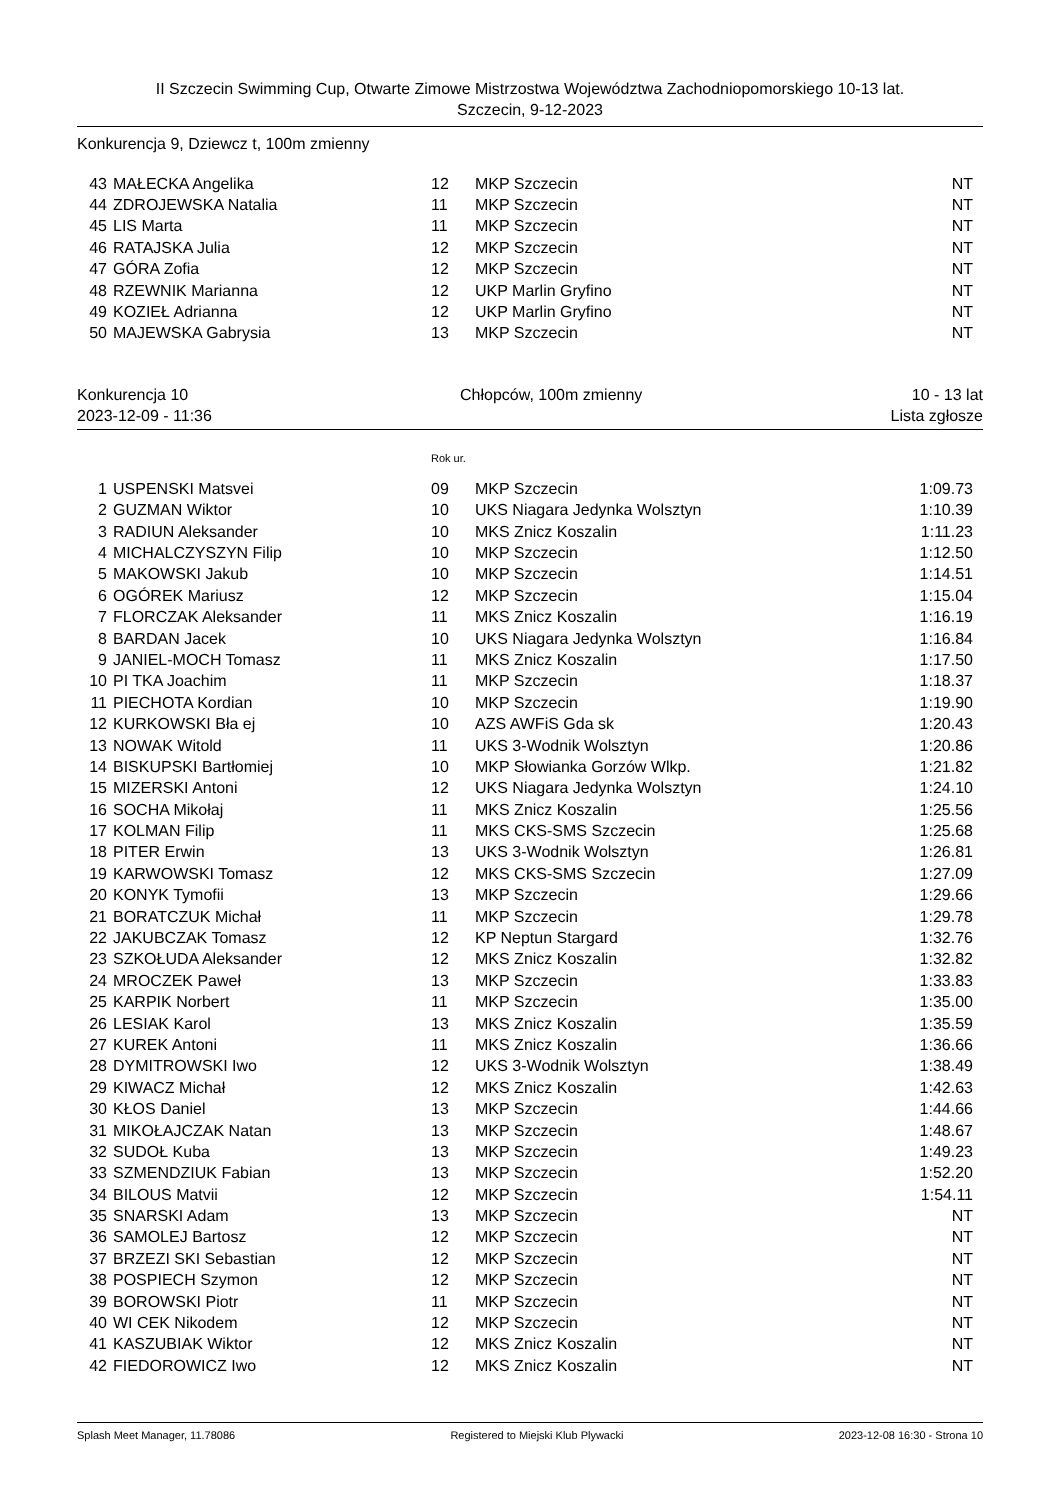II Szczecin Swimming Cup, Otwarte Zimowe Mistrzostwa Województwa Zachodniopomorskiego 10-13 lat.
Szczecin, 9-12-2023
Konkurencja 9, Dziewcz t, 100m zmienny
| 43 | MAŁECKA Angelika | 12 | MKP Szczecin | NT |
| 44 | ZDROJEWSKA Natalia | 11 | MKP Szczecin | NT |
| 45 | LIS Marta | 11 | MKP Szczecin | NT |
| 46 | RATAJSKA Julia | 12 | MKP Szczecin | NT |
| 47 | GÓRA Zofia | 12 | MKP Szczecin | NT |
| 48 | RZEWNIK Marianna | 12 | UKP Marlin Gryfino | NT |
| 49 | KOZIEŁ Adrianna | 12 | UKP Marlin Gryfino | NT |
| 50 | MAJEWSKA Gabrysia | 13 | MKP Szczecin | NT |
Konkurencja 10
2023-12-09 - 11:36
Chłopców, 100m zmienny 10 - 13 lat
Lista zgłosze
Rok ur.
| 1 | USPENSKI Matsvei | 09 | MKP Szczecin | 1:09.73 |
| 2 | GUZMAN Wiktor | 10 | UKS Niagara Jedynka Wolsztyn | 1:10.39 |
| 3 | RADIUN Aleksander | 10 | MKS Znicz Koszalin | 1:11.23 |
| 4 | MICHALCZYSZYN Filip | 10 | MKP Szczecin | 1:12.50 |
| 5 | MAKOWSKI Jakub | 10 | MKP Szczecin | 1:14.51 |
| 6 | OGÓREK Mariusz | 12 | MKP Szczecin | 1:15.04 |
| 7 | FLORCZAK Aleksander | 11 | MKS Znicz Koszalin | 1:16.19 |
| 8 | BARDAN Jacek | 10 | UKS Niagara Jedynka Wolsztyn | 1:16.84 |
| 9 | JANIEL-MOCH Tomasz | 11 | MKS Znicz Koszalin | 1:17.50 |
| 10 | PI TKA Joachim | 11 | MKP Szczecin | 1:18.37 |
| 11 | PIECHOTA Kordian | 10 | MKP Szczecin | 1:19.90 |
| 12 | KURKOWSKI Bła ej | 10 | AZS AWFiS Gda sk | 1:20.43 |
| 13 | NOWAK Witold | 11 | UKS 3-Wodnik Wolsztyn | 1:20.86 |
| 14 | BISKUPSKI Bartłomiej | 10 | MKP Słowianka Gorzów Wlkp. | 1:21.82 |
| 15 | MIZERSKI Antoni | 12 | UKS Niagara Jedynka Wolsztyn | 1:24.10 |
| 16 | SOCHA Mikołaj | 11 | MKS Znicz Koszalin | 1:25.56 |
| 17 | KOLMAN Filip | 11 | MKS CKS-SMS Szczecin | 1:25.68 |
| 18 | PITER Erwin | 13 | UKS 3-Wodnik Wolsztyn | 1:26.81 |
| 19 | KARWOWSKI Tomasz | 12 | MKS CKS-SMS Szczecin | 1:27.09 |
| 20 | KONYK Tymofii | 13 | MKP Szczecin | 1:29.66 |
| 21 | BORATCZUK Michał | 11 | MKP Szczecin | 1:29.78 |
| 22 | JAKUBCZAK Tomasz | 12 | KP Neptun Stargard | 1:32.76 |
| 23 | SZKOŁUDA Aleksander | 12 | MKS Znicz Koszalin | 1:32.82 |
| 24 | MROCZEK Paweł | 13 | MKP Szczecin | 1:33.83 |
| 25 | KARPIK Norbert | 11 | MKP Szczecin | 1:35.00 |
| 26 | LESIAK Karol | 13 | MKS Znicz Koszalin | 1:35.59 |
| 27 | KUREK Antoni | 11 | MKS Znicz Koszalin | 1:36.66 |
| 28 | DYMITROWSKI Iwo | 12 | UKS 3-Wodnik Wolsztyn | 1:38.49 |
| 29 | KIWACZ Michał | 12 | MKS Znicz Koszalin | 1:42.63 |
| 30 | KŁOS Daniel | 13 | MKP Szczecin | 1:44.66 |
| 31 | MIKOŁAJCZAK Natan | 13 | MKP Szczecin | 1:48.67 |
| 32 | SUDOŁ Kuba | 13 | MKP Szczecin | 1:49.23 |
| 33 | SZMENDZIUK Fabian | 13 | MKP Szczecin | 1:52.20 |
| 34 | BILOUS Matvii | 12 | MKP Szczecin | 1:54.11 |
| 35 | SNARSKI Adam | 13 | MKP Szczecin | NT |
| 36 | SAMOLEJ Bartosz | 12 | MKP Szczecin | NT |
| 37 | BRZEZI SKI Sebastian | 12 | MKP Szczecin | NT |
| 38 | POSPIECH Szymon | 12 | MKP Szczecin | NT |
| 39 | BOROWSKI Piotr | 11 | MKP Szczecin | NT |
| 40 | WI CEK Nikodem | 12 | MKP Szczecin | NT |
| 41 | KASZUBIAK Wiktor | 12 | MKS Znicz Koszalin | NT |
| 42 | FIEDOROWICZ Iwo | 12 | MKS Znicz Koszalin | NT |
Splash Meet Manager, 11.78086 Registered to Miejski Klub Plywacki 2023-12-08 16:30 - Strona 10